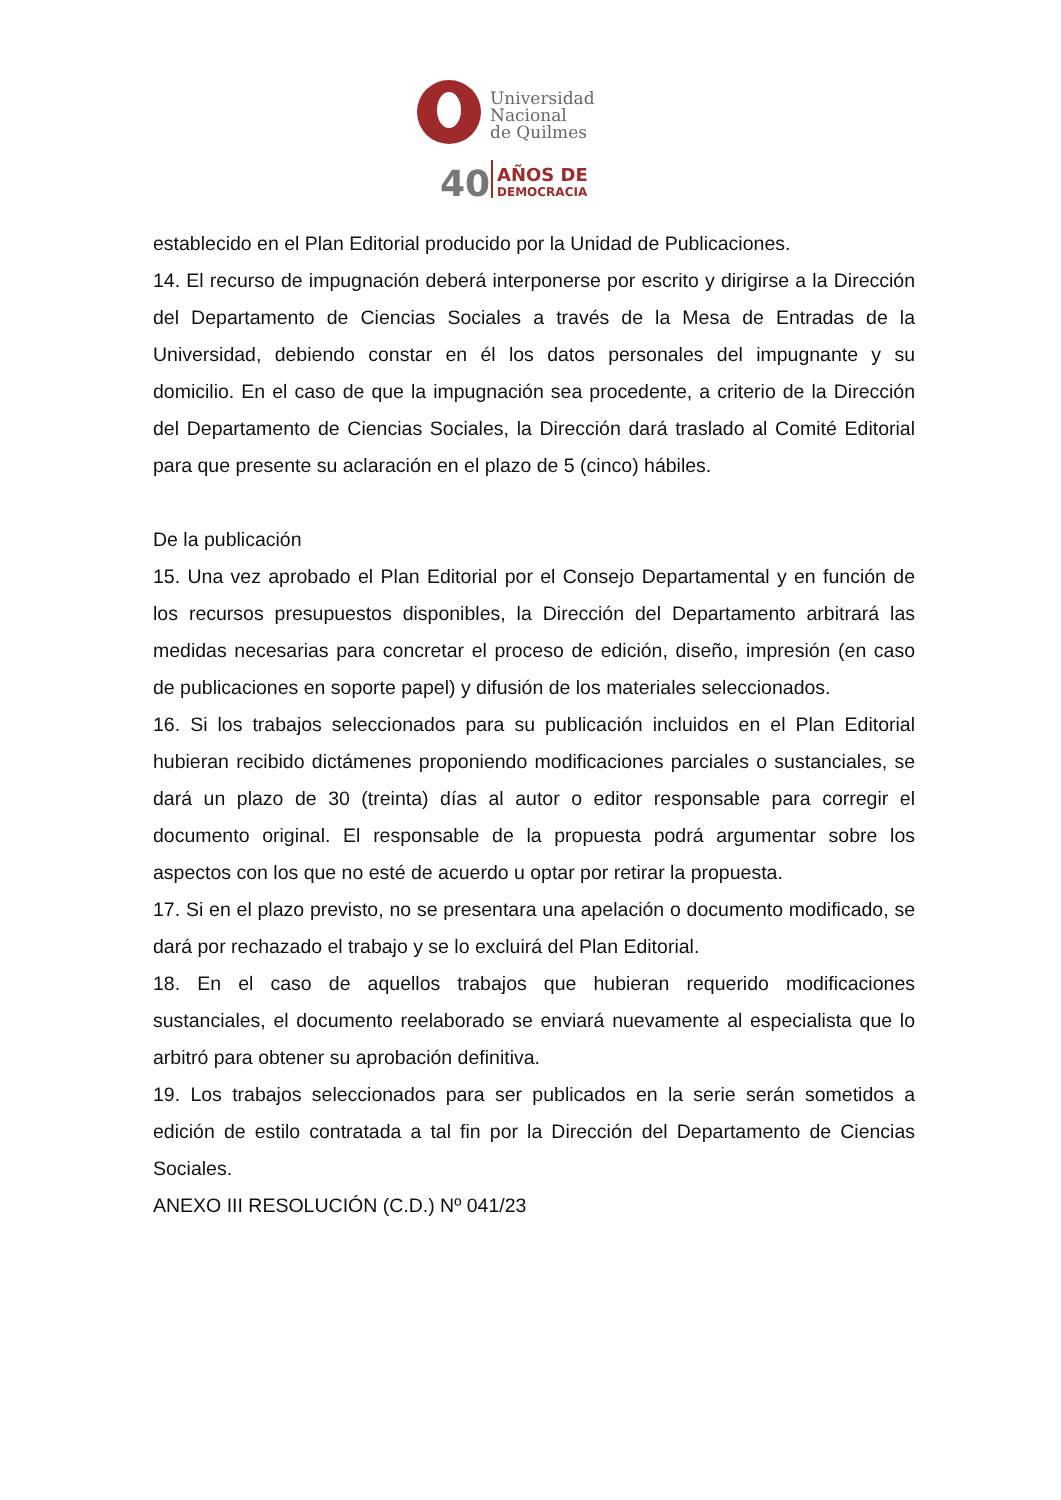Universidad
Nacional
de Quilmes
40
AÑOS DE
DEMOCRACIA
establecido en el Plan Editorial producido por la Unidad de Publicaciones.
14. El recurso de impugnación deberá interponerse por escrito y dirigirse a la Dirección del Departamento de Ciencias Sociales a través de la Mesa de Entradas de la Universidad, debiendo constar en él los datos personales del impugnante y su domicilio. En el caso de que la impugnación sea procedente, a criterio de la Dirección del Departamento de Ciencias Sociales, la Dirección dará traslado al Comité Editorial para que presente su aclaración en el plazo de 5 (cinco) hábiles.
De la publicación
15. Una vez aprobado el Plan Editorial por el Consejo Departamental y en función de los recursos presupuestos disponibles, la Dirección del Departamento arbitrará las medidas necesarias para concretar el proceso de edición, diseño, impresión (en caso de publicaciones en soporte papel) y difusión de los materiales seleccionados.
16. Si los trabajos seleccionados para su publicación incluidos en el Plan Editorial hubieran recibido dictámenes proponiendo modificaciones parciales o sustanciales, se dará un plazo de 30 (treinta) días al autor o editor responsable para corregir el documento original. El responsable de la propuesta podrá argumentar sobre los aspectos con los que no esté de acuerdo u optar por retirar la propuesta.
17. Si en el plazo previsto, no se presentara una apelación o documento modificado, se dará por rechazado el trabajo y se lo excluirá del Plan Editorial.
18. En el caso de aquellos trabajos que hubieran requerido modificaciones sustanciales, el documento reelaborado se enviará nuevamente al especialista que lo arbitró para obtener su aprobación definitiva.
19. Los trabajos seleccionados para ser publicados en la serie serán sometidos a edición de estilo contratada a tal fin por la Dirección del Departamento de Ciencias Sociales.
ANEXO III RESOLUCIÓN (C.D.) Nº 041/23